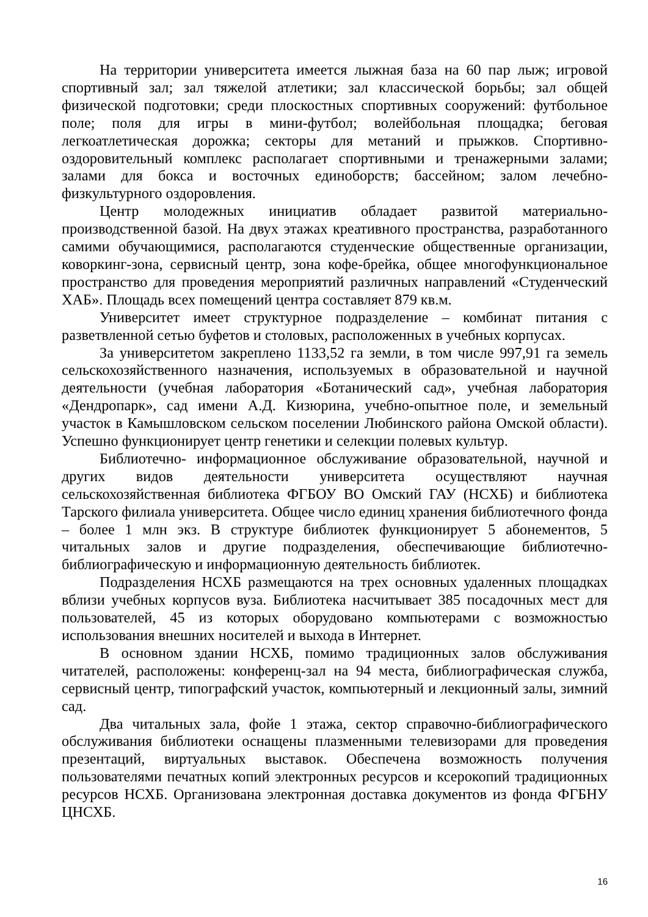На территории университета имеется лыжная база на 60 пар лыж; игровой спортивный зал; зал тяжелой атлетики; зал классической борьбы; зал общей физической подготовки; среди плоскостных спортивных сооружений: футбольное поле; поля для игры в мини-футбол; волейбольная площадка; беговая легкоатлетическая дорожка; секторы для метаний и прыжков. Спортивно-оздоровительный комплекс располагает спортивными и тренажерными залами; залами для бокса и восточных единоборств; бассейном; залом лечебно-физкультурного оздоровления.
Центр молодежных инициатив обладает развитой материально-производственной базой. На двух этажах креативного пространства, разработанного самими обучающимися, располагаются студенческие общественные организации, коворкинг-зона, сервисный центр, зона кофе-брейка, общее многофункциональное пространство для проведения мероприятий различных направлений «Студенческий ХАБ». Площадь всех помещений центра составляет 879 кв.м.
Университет имеет структурное подразделение – комбинат питания с разветвленной сетью буфетов и столовых, расположенных в учебных корпусах.
За университетом закреплено 1133,52 га земли, в том числе 997,91 га земель сельскохозяйственного назначения, используемых в образовательной и научной деятельности (учебная лаборатория «Ботанический сад», учебная лаборатория «Дендропарк», сад имени А.Д. Кизюрина, учебно-опытное поле, и земельный участок в Камышловском сельском поселении Любинского района Омской области). Успешно функционирует центр генетики и селекции полевых культур.
Библиотечно- информационное обслуживание образовательной, научной и других видов деятельности университета осуществляют научная сельскохозяйственная библиотека ФГБОУ ВО Омский ГАУ (НСХБ) и библиотека Тарского филиала университета. Общее число единиц хранения библиотечного фонда – более 1 млн экз. В структуре библиотек функционирует 5 абонементов, 5 читальных залов и другие подразделения, обеспечивающие библиотечно-библиографическую и информационную деятельность библиотек.
Подразделения НСХБ размещаются на трех основных удаленных площадках вблизи учебных корпусов вуза. Библиотека насчитывает 385 посадочных мест для пользователей, 45 из которых оборудовано компьютерами с возможностью использования внешних носителей и выхода в Интернет.
В основном здании НСХБ, помимо традиционных залов обслуживания читателей, расположены: конференц-зал на 94 места, библиографическая служба, сервисный центр, типографский участок, компьютерный и лекционный залы, зимний сад.
Два читальных зала, фойе 1 этажа, сектор справочно-библиографического обслуживания библиотеки оснащены плазменными телевизорами для проведения презентаций, виртуальных выставок. Обеспечена возможность получения пользователями печатных копий электронных ресурсов и ксерокопий традиционных ресурсов НСХБ. Организована электронная доставка документов из фонда ФГБНУ ЦНСХБ.
16